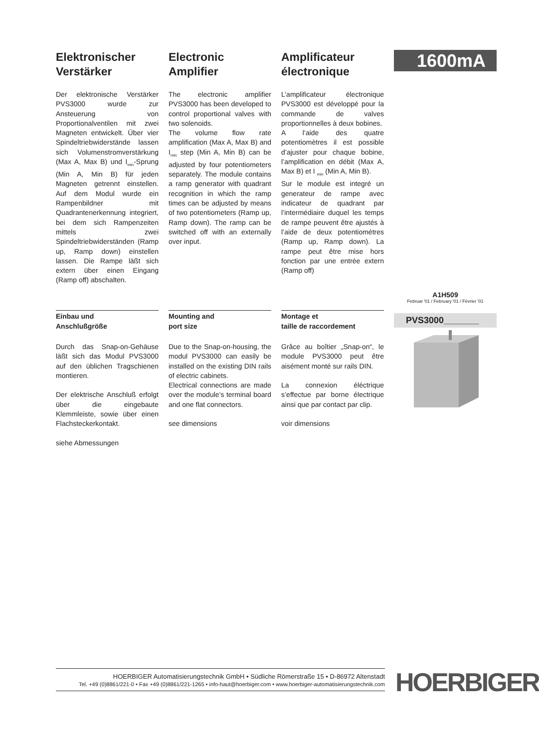Elektronischer Verstärker
Der elektronische Verstärker PVS3000 wurde zur Ansteuerung von Proportionalventilen mit zwei Magneten entwickelt. Über vier Spindeltrieb­widerstände lassen sich Volumenstromverstärkung (Max A, Max B) und I<sub>min</sub>-Sprung (Min A, Min B) für jeden Magneten getrennt einstellen. Auf dem Modul wurde ein Rampenbildner mit Quadrantenerkennung integriert, bei dem sich Rampenzeiten mittels zwei Spindeltriebwiderständen (Ramp up, Ramp down) einstellen lassen. Die Rampe läßt sich extern über einen Eingang (Ramp off) abschalten.
Electronic Amplifier
The electronic amplifier PVS3000 has been developed to control proportional valves with two solenoids.
The volume flow rate amplification (Max A, Max B) and I<sub>min</sub> step (Min A, Min B) can be adjusted by four potentiometers separately. The module contains a ramp generator with quadrant recognition in which the ramp times can be adjusted by means of two potentiometers (Ramp up, Ramp down). The ramp can be switched off with an externally over input.
Amplificateur électronique
L’amplificateur électronique PVS3000 est développé pour la commande de valves proportionnelles à deux bobines.
A l’aide des quatre potentiomètres il est possible d’ajuster pour chaque bobine, l’amplification en débit (Max A, Max B) et I <sub>min</sub> (Min A, Min B).
Sur le module est integré un generateur de rampe avec indicateur de quadrant par l’intermédiaire duquel les temps de rampe peuvent être ajustés à l’aide de deux potentiométres (Ramp up, Ramp down). La rampe peut être mise hors fonction par une entrée extern (Ramp off)
1600mA
A1H509
Februar '01 / February '01 / Février '01
Einbau und
Anschlußgröße
Durch das Snap-on-Gehäuse läßt sich das Modul PVS3000 auf den üblichen Tragschienen montieren.
Der elektrische Anschluß erfolgt über die eingebaute Klemmleiste, sowie über einen Flachsteckerkontakt.
siehe Abmessungen
Mounting and
port size
Due to the Snap-on-housing, the modul PVS3000 can easily be installed on the existing DIN rails of electric cabinets.
Electrical connections are made over the module’s terminal board and one flat connectors.
see dimensions
Montage et
taille de raccordement
Grâce au boîtier „Snap-on“, le module PVS3000 peut être aisément monté sur rails DIN.
La connexion éléctrique s’effectue par borne électrique ainsi que par contact par clip.
voir dimensions
PVS3000_______
HOERBIGER Automatisierungstechnik GmbH • Südliche Römerstraße 15 • D-86972 Altenstadt
Tel. +49 (0)8861/221-0 • Fax +49 (0)8861/221-1265 • info-haut@hoerbiger.com • www.hoerbiger-automatisierungstechnik.com
HOERBIGER